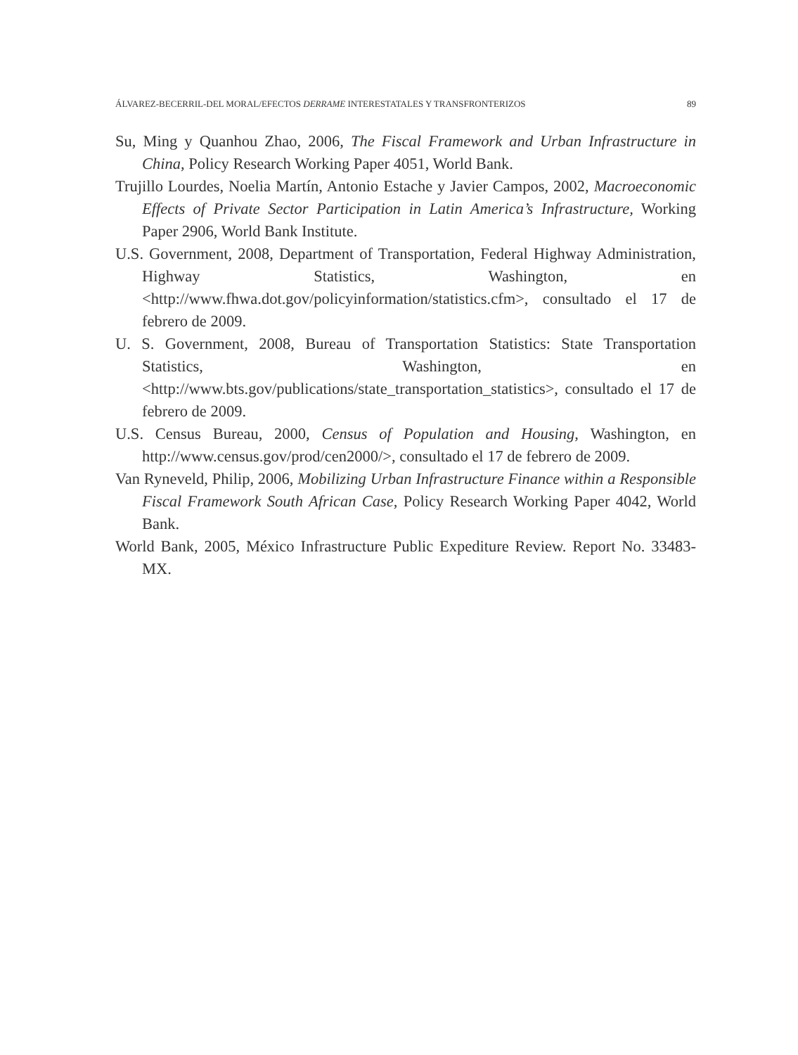ÁLVAREZ-BECERRIL-DEL MORAL/EFECTOS DERRAME INTERESTATALES Y TRANSFRONTERIZOS 89
Su, Ming y Quanhou Zhao, 2006, The Fiscal Framework and Urban Infrastructure in China, Policy Research Working Paper 4051, World Bank.
Trujillo Lourdes, Noelia Martín, Antonio Estache y Javier Campos, 2002, Macroeconomic Effects of Private Sector Participation in Latin America’s Infrastructure, Working Paper 2906, World Bank Institute.
U.S. Government, 2008, Department of Transportation, Federal Highway Administration, Highway Statistics, Washington, en <http://www.fhwa.dot.gov/policyinformation/statistics.cfm>, consultado el 17 de febrero de 2009.
U. S. Government, 2008, Bureau of Transportation Statistics: State Transportation Statistics, Washington, en <http://www.bts.gov/publications/state_transportation_statistics>, consultado el 17 de febrero de 2009.
U.S. Census Bureau, 2000, Census of Population and Housing, Washington, en http://www.census.gov/prod/cen2000/>, consultado el 17 de febrero de 2009.
Van Ryneveld, Philip, 2006, Mobilizing Urban Infrastructure Finance within a Responsible Fiscal Framework South African Case, Policy Research Working Paper 4042, World Bank.
World Bank, 2005, México Infrastructure Public Expediture Review. Report No. 33483-MX.